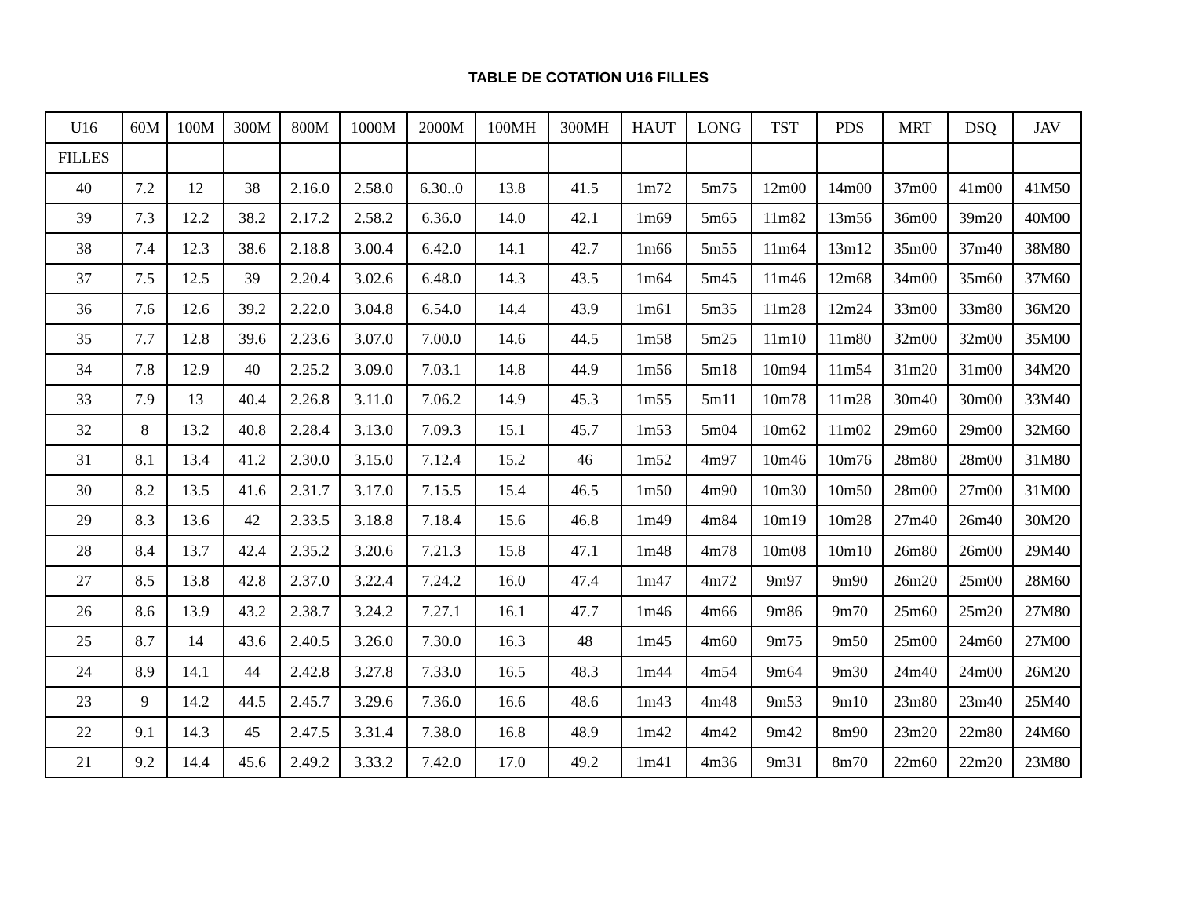TABLE DE COTATION U16 FILLES
| U16 | 60M | 100M | 300M | 800M | 1000M | 2000M | 100MH | 300MH | HAUT | LONG | TST | PDS | MRT | DSQ | JAV |
| --- | --- | --- | --- | --- | --- | --- | --- | --- | --- | --- | --- | --- | --- | --- | --- |
| FILLES | | | | | | | | | | | | | | | |
| 40 | 7.2 | 12 | 38 | 2.16.0 | 2.58.0 | 6.30..0 | 13.8 | 41.5 | 1m72 | 5m75 | 12m00 | 14m00 | 37m00 | 41m00 | 41M50 |
| 39 | 7.3 | 12.2 | 38.2 | 2.17.2 | 2.58.2 | 6.36.0 | 14.0 | 42.1 | 1m69 | 5m65 | 11m82 | 13m56 | 36m00 | 39m20 | 40M00 |
| 38 | 7.4 | 12.3 | 38.6 | 2.18.8 | 3.00.4 | 6.42.0 | 14.1 | 42.7 | 1m66 | 5m55 | 11m64 | 13m12 | 35m00 | 37m40 | 38M80 |
| 37 | 7.5 | 12.5 | 39 | 2.20.4 | 3.02.6 | 6.48.0 | 14.3 | 43.5 | 1m64 | 5m45 | 11m46 | 12m68 | 34m00 | 35m60 | 37M60 |
| 36 | 7.6 | 12.6 | 39.2 | 2.22.0 | 3.04.8 | 6.54.0 | 14.4 | 43.9 | 1m61 | 5m35 | 11m28 | 12m24 | 33m00 | 33m80 | 36M20 |
| 35 | 7.7 | 12.8 | 39.6 | 2.23.6 | 3.07.0 | 7.00.0 | 14.6 | 44.5 | 1m58 | 5m25 | 11m10 | 11m80 | 32m00 | 32m00 | 35M00 |
| 34 | 7.8 | 12.9 | 40 | 2.25.2 | 3.09.0 | 7.03.1 | 14.8 | 44.9 | 1m56 | 5m18 | 10m94 | 11m54 | 31m20 | 31m00 | 34M20 |
| 33 | 7.9 | 13 | 40.4 | 2.26.8 | 3.11.0 | 7.06.2 | 14.9 | 45.3 | 1m55 | 5m11 | 10m78 | 11m28 | 30m40 | 30m00 | 33M40 |
| 32 | 8 | 13.2 | 40.8 | 2.28.4 | 3.13.0 | 7.09.3 | 15.1 | 45.7 | 1m53 | 5m04 | 10m62 | 11m02 | 29m60 | 29m00 | 32M60 |
| 31 | 8.1 | 13.4 | 41.2 | 2.30.0 | 3.15.0 | 7.12.4 | 15.2 | 46 | 1m52 | 4m97 | 10m46 | 10m76 | 28m80 | 28m00 | 31M80 |
| 30 | 8.2 | 13.5 | 41.6 | 2.31.7 | 3.17.0 | 7.15.5 | 15.4 | 46.5 | 1m50 | 4m90 | 10m30 | 10m50 | 28m00 | 27m00 | 31M00 |
| 29 | 8.3 | 13.6 | 42 | 2.33.5 | 3.18.8 | 7.18.4 | 15.6 | 46.8 | 1m49 | 4m84 | 10m19 | 10m28 | 27m40 | 26m40 | 30M20 |
| 28 | 8.4 | 13.7 | 42.4 | 2.35.2 | 3.20.6 | 7.21.3 | 15.8 | 47.1 | 1m48 | 4m78 | 10m08 | 10m10 | 26m80 | 26m00 | 29M40 |
| 27 | 8.5 | 13.8 | 42.8 | 2.37.0 | 3.22.4 | 7.24.2 | 16.0 | 47.4 | 1m47 | 4m72 | 9m97 | 9m90 | 26m20 | 25m00 | 28M60 |
| 26 | 8.6 | 13.9 | 43.2 | 2.38.7 | 3.24.2 | 7.27.1 | 16.1 | 47.7 | 1m46 | 4m66 | 9m86 | 9m70 | 25m60 | 25m20 | 27M80 |
| 25 | 8.7 | 14 | 43.6 | 2.40.5 | 3.26.0 | 7.30.0 | 16.3 | 48 | 1m45 | 4m60 | 9m75 | 9m50 | 25m00 | 24m60 | 27M00 |
| 24 | 8.9 | 14.1 | 44 | 2.42.8 | 3.27.8 | 7.33.0 | 16.5 | 48.3 | 1m44 | 4m54 | 9m64 | 9m30 | 24m40 | 24m00 | 26M20 |
| 23 | 9 | 14.2 | 44.5 | 2.45.7 | 3.29.6 | 7.36.0 | 16.6 | 48.6 | 1m43 | 4m48 | 9m53 | 9m10 | 23m80 | 23m40 | 25M40 |
| 22 | 9.1 | 14.3 | 45 | 2.47.5 | 3.31.4 | 7.38.0 | 16.8 | 48.9 | 1m42 | 4m42 | 9m42 | 8m90 | 23m20 | 22m80 | 24M60 |
| 21 | 9.2 | 14.4 | 45.6 | 2.49.2 | 3.33.2 | 7.42.0 | 17.0 | 49.2 | 1m41 | 4m36 | 9m31 | 8m70 | 22m60 | 22m20 | 23M80 |